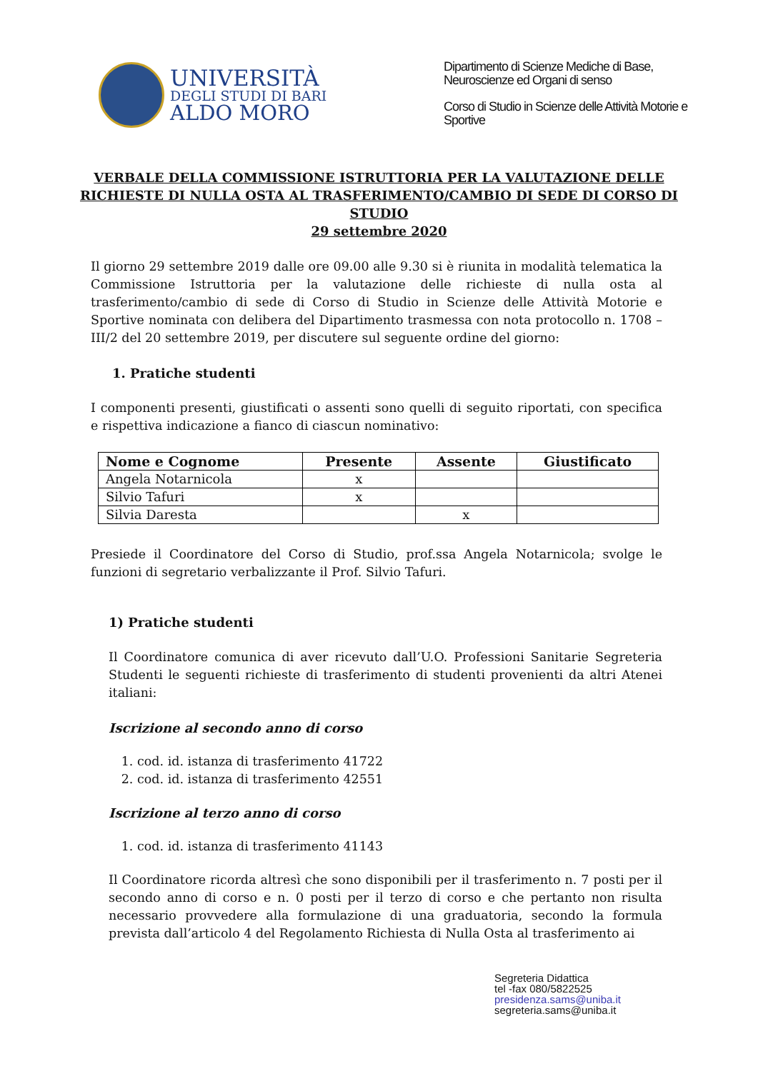UNIVERSITÀ
DEGLI STUDI DI BARI
ALDO MORO
Dipartimento di Scienze Mediche di Base, Neuroscienze ed Organi di senso
Corso di Studio in Scienze delle Attività Motorie e Sportive
VERBALE DELLA COMMISSIONE ISTRUTTORIA PER LA VALUTAZIONE DELLE RICHIESTE DI NULLA OSTA AL TRASFERIMENTO/CAMBIO DI SEDE DI CORSO DI STUDIO
29 settembre 2020
Il giorno 29 settembre 2019 dalle ore 09.00 alle 9.30 si è riunita in modalità telematica la Commissione Istruttoria per la valutazione delle richieste di nulla osta al trasferimento/cambio di sede di Corso di Studio in Scienze delle Attività Motorie e Sportive nominata con delibera del Dipartimento trasmessa con nota protocollo n. 1708 – III/2 del 20 settembre 2019, per discutere sul seguente ordine del giorno:
1. Pratiche studenti
I componenti presenti, giustificati o assenti sono quelli di seguito riportati, con specifica e rispettiva indicazione a fianco di ciascun nominativo:
| Nome e Cognome | Presente | Assente | Giustificato |
| --- | --- | --- | --- |
| Angela Notarnicola | x | | |
| Silvio Tafuri | x | | |
| Silvia Daresta | | x | |
Presiede il Coordinatore del Corso di Studio, prof.ssa Angela Notarnicola; svolge le funzioni di segretario verbalizzante il Prof. Silvio Tafuri.
1) Pratiche studenti
Il Coordinatore comunica di aver ricevuto dall’U.O. Professioni Sanitarie Segreteria Studenti le seguenti richieste di trasferimento di studenti provenienti da altri Atenei italiani:
Iscrizione al secondo anno di corso
1. cod. id. istanza di trasferimento 41722
2. cod. id. istanza di trasferimento 42551
Iscrizione al terzo anno di corso
1. cod. id. istanza di trasferimento 41143
Il Coordinatore ricorda altresì che sono disponibili per il trasferimento n. 7 posti per il secondo anno di corso e n. 0 posti per il terzo di corso e che pertanto non risulta necessario provvedere alla formulazione di una graduatoria, secondo la formula prevista dall’articolo 4 del Regolamento Richiesta di Nulla Osta al trasferimento ai
Segreteria Didattica
tel -fax 080/5822525
presidenza.sams@uniba.it
segreteria.sams@uniba.it